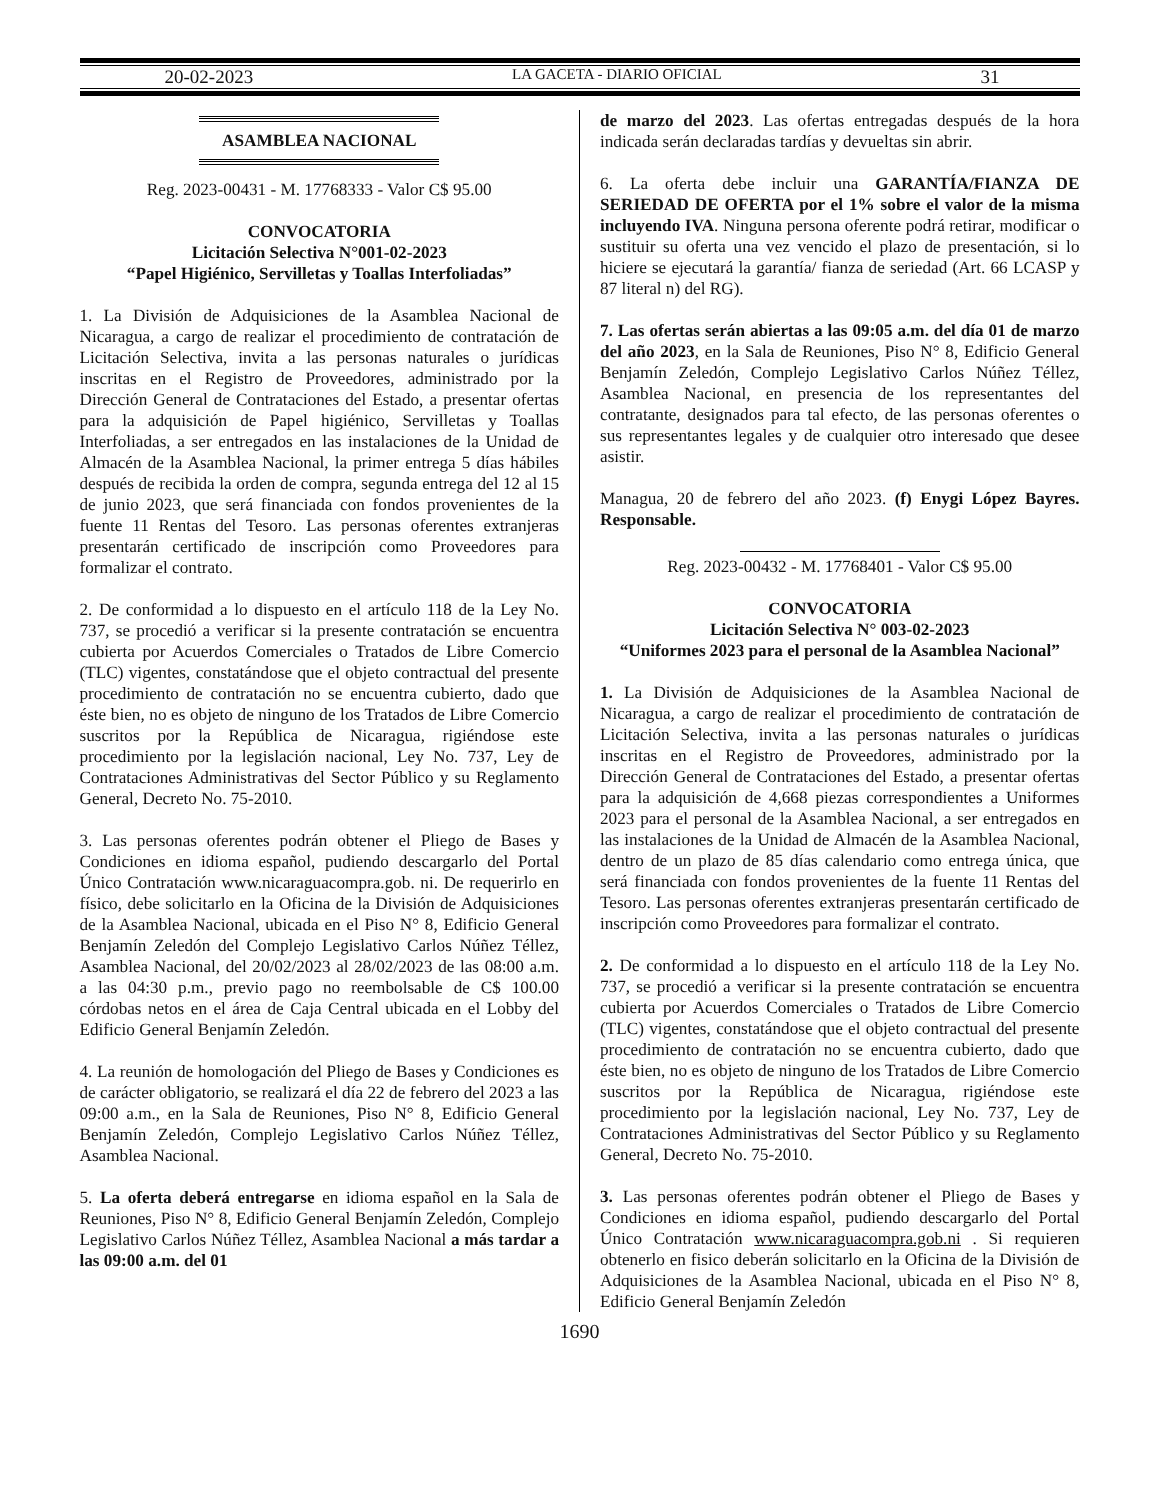20-02-2023 LA GACETA - DIARIO OFICIAL 31
ASAMBLEA NACIONAL
Reg. 2023-00431 - M. 17768333 - Valor C$ 95.00
CONVOCATORIA
Licitación Selectiva N°001-02-2023
“Papel Higiénico, Servilletas y Toallas Interfoliadas”
1. La División de Adquisiciones de la Asamblea Nacional de Nicaragua, a cargo de realizar el procedimiento de contratación de Licitación Selectiva, invita a las personas naturales o jurídicas inscritas en el Registro de Proveedores, administrado por la Dirección General de Contrataciones del Estado, a presentar ofertas para la adquisición de Papel higiénico, Servilletas y Toallas Interfoliadas, a ser entregados en las instalaciones de la Unidad de Almacén de la Asamblea Nacional, la primer entrega 5 días hábiles después de recibida la orden de compra, segunda entrega del 12 al 15 de junio 2023, que será financiada con fondos provenientes de la fuente 11 Rentas del Tesoro. Las personas oferentes extranjeras presentarán certificado de inscripción como Proveedores para formalizar el contrato.
2. De conformidad a lo dispuesto en el artículo 118 de la Ley No. 737, se procedió a verificar si la presente contratación se encuentra cubierta por Acuerdos Comerciales o Tratados de Libre Comercio (TLC) vigentes, constatándose que el objeto contractual del presente procedimiento de contratación no se encuentra cubierto, dado que éste bien, no es objeto de ninguno de los Tratados de Libre Comercio suscritos por la República de Nicaragua, rigiéndose este procedimiento por la legislación nacional, Ley No. 737, Ley de Contrataciones Administrativas del Sector Público y su Reglamento General, Decreto No. 75-2010.
3. Las personas oferentes podrán obtener el Pliego de Bases y Condiciones en idioma español, pudiendo descargarlo del Portal Único Contratación www.nicaraguacompra.gob. ni. De requerirlo en físico, debe solicitarlo en la Oficina de la División de Adquisiciones de la Asamblea Nacional, ubicada en el Piso N° 8, Edificio General Benjamín Zeledón del Complejo Legislativo Carlos Núñez Téllez, Asamblea Nacional, del 20/02/2023 al 28/02/2023 de las 08:00 a.m. a las 04:30 p.m., previo pago no reembolsable de C$ 100.00 córdobas netos en el área de Caja Central ubicada en el Lobby del Edificio General Benjamín Zeledón.
4. La reunión de homologación del Pliego de Bases y Condiciones es de carácter obligatorio, se realizará el día 22 de febrero del 2023 a las 09:00 a.m., en la Sala de Reuniones, Piso N° 8, Edificio General Benjamín Zeledón, Complejo Legislativo Carlos Núñez Téllez, Asamblea Nacional.
5. La oferta deberá entregarse en idioma español en la Sala de Reuniones, Piso N° 8, Edificio General Benjamín Zeledón, Complejo Legislativo Carlos Núñez Téllez, Asamblea Nacional a más tardar a las 09:00 a.m. del 01
de marzo del 2023. Las ofertas entregadas después de la hora indicada serán declaradas tardías y devueltas sin abrir.
6. La oferta debe incluir una GARANTÍA/FIANZA DE SERIEDAD DE OFERTA por el 1% sobre el valor de la misma incluyendo IVA. Ninguna persona oferente podrá retirar, modificar o sustituir su oferta una vez vencido el plazo de presentación, si lo hiciere se ejecutará la garantía/ fianza de seriedad (Art. 66 LCASP y 87 literal n) del RG).
7. Las ofertas serán abiertas a las 09:05 a.m. del día 01 de marzo del año 2023, en la Sala de Reuniones, Piso N° 8, Edificio General Benjamín Zeledón, Complejo Legislativo Carlos Núñez Téllez, Asamblea Nacional, en presencia de los representantes del contratante, designados para tal efecto, de las personas oferentes o sus representantes legales y de cualquier otro interesado que desee asistir.
Managua, 20 de febrero del año 2023. (f) Enygi López Bayres. Responsable.
Reg. 2023-00432 - M. 17768401 - Valor C$ 95.00
CONVOCATORIA
Licitación Selectiva N° 003-02-2023
“Uniformes 2023 para el personal de la Asamblea Nacional”
1. La División de Adquisiciones de la Asamblea Nacional de Nicaragua, a cargo de realizar el procedimiento de contratación de Licitación Selectiva, invita a las personas naturales o jurídicas inscritas en el Registro de Proveedores, administrado por la Dirección General de Contrataciones del Estado, a presentar ofertas para la adquisición de 4,668 piezas correspondientes a Uniformes 2023 para el personal de la Asamblea Nacional, a ser entregados en las instalaciones de la Unidad de Almacén de la Asamblea Nacional, dentro de un plazo de 85 días calendario como entrega única, que será financiada con fondos provenientes de la fuente 11 Rentas del Tesoro. Las personas oferentes extranjeras presentarán certificado de inscripción como Proveedores para formalizar el contrato.
2. De conformidad a lo dispuesto en el artículo 118 de la Ley No. 737, se procedió a verificar si la presente contratación se encuentra cubierta por Acuerdos Comerciales o Tratados de Libre Comercio (TLC) vigentes, constatándose que el objeto contractual del presente procedimiento de contratación no se encuentra cubierto, dado que éste bien, no es objeto de ninguno de los Tratados de Libre Comercio suscritos por la República de Nicaragua, rigiéndose este procedimiento por la legislación nacional, Ley No. 737, Ley de Contrataciones Administrativas del Sector Público y su Reglamento General, Decreto No. 75-2010.
3. Las personas oferentes podrán obtener el Pliego de Bases y Condiciones en idioma español, pudiendo descargarlo del Portal Único Contratación www.nicaraguacompra.gob.ni . Si requieren obtenerlo en fisico deberán solicitarlo en la Oficina de la División de Adquisiciones de la Asamblea Nacional, ubicada en el Piso N° 8, Edificio General Benjamín Zeledón
1690